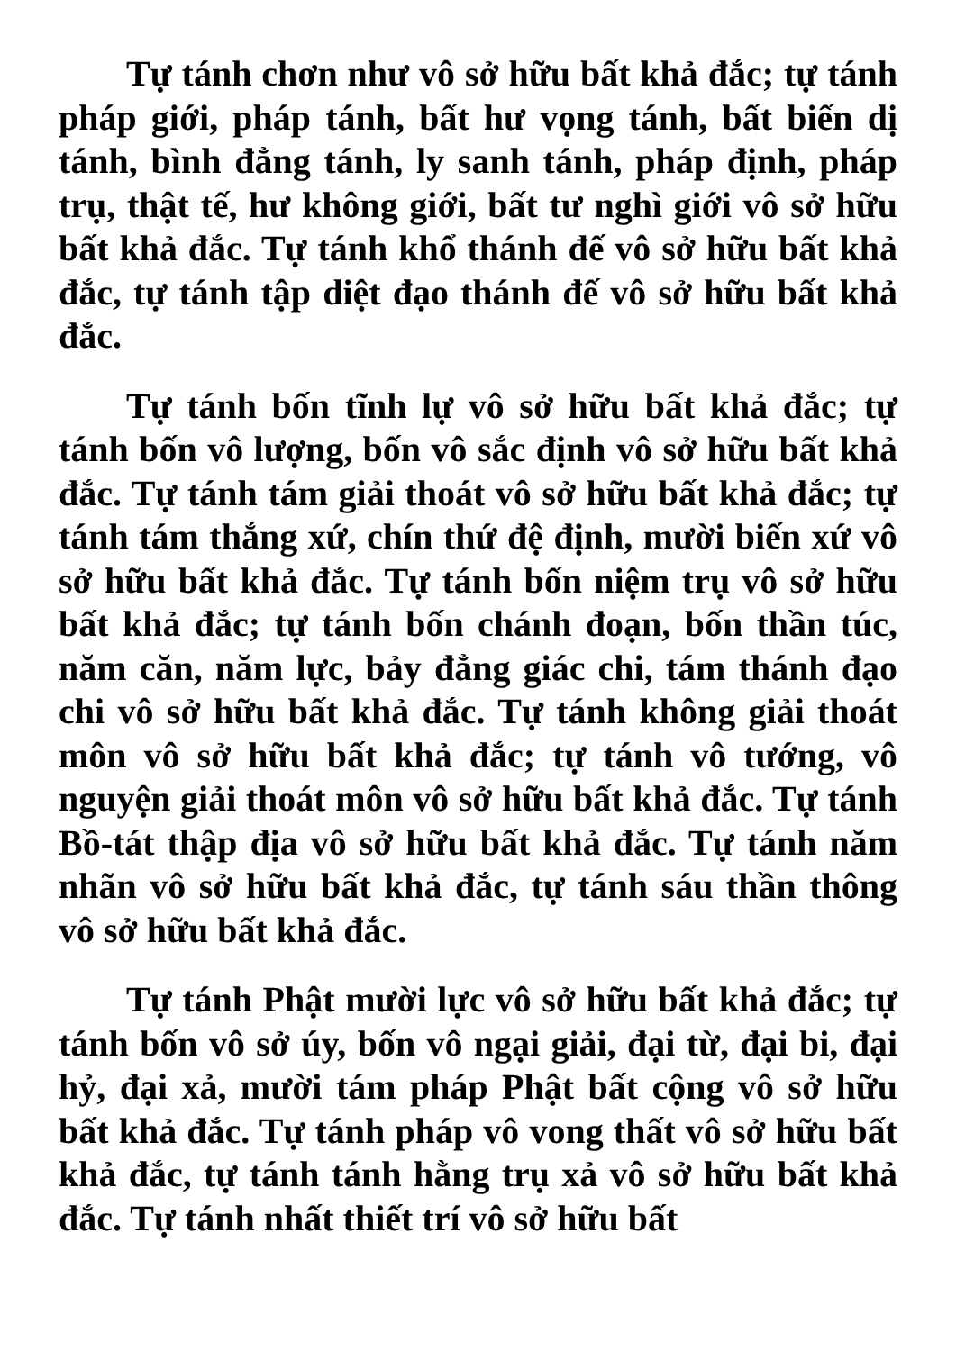Tự tánh chơn như vô sở hữu bất khả đắc; tự tánh pháp giới, pháp tánh, bất hư vọng tánh, bất biến dị tánh, bình đẳng tánh, ly sanh tánh, pháp định, pháp trụ, thật tế, hư không giới, bất tư nghì giới vô sở hữu bất khả đắc. Tự tánh khổ thánh đế vô sở hữu bất khả đắc, tự tánh tập diệt đạo thánh đế vô sở hữu bất khả đắc.
Tự tánh bốn tĩnh lự vô sở hữu bất khả đắc; tự tánh bốn vô lượng, bốn vô sắc định vô sở hữu bất khả đắc. Tự tánh tám giải thoát vô sở hữu bất khả đắc; tự tánh tám thắng xứ, chín thứ đệ định, mười biến xứ vô sở hữu bất khả đắc. Tự tánh bốn niệm trụ vô sở hữu bất khả đắc; tự tánh bốn chánh đoạn, bốn thần túc, năm căn, năm lực, bảy đẳng giác chi, tám thánh đạo chi vô sở hữu bất khả đắc. Tự tánh không giải thoát môn vô sở hữu bất khả đắc; tự tánh vô tướng, vô nguyện giải thoát môn vô sở hữu bất khả đắc. Tự tánh Bồ-tát thập địa vô sở hữu bất khả đắc. Tự tánh năm nhãn vô sở hữu bất khả đắc, tự tánh sáu thần thông vô sở hữu bất khả đắc.
Tự tánh Phật mười lực vô sở hữu bất khả đắc; tự tánh bốn vô sở úy, bốn vô ngại giải, đại từ, đại bi, đại hỷ, đại xả, mười tám pháp Phật bất cộng vô sở hữu bất khả đắc. Tự tánh pháp vô vong thất vô sở hữu bất khả đắc, tự tánh tánh hằng trụ xả vô sở hữu bất khả đắc. Tự tánh nhất thiết trí vô sở hữu bất